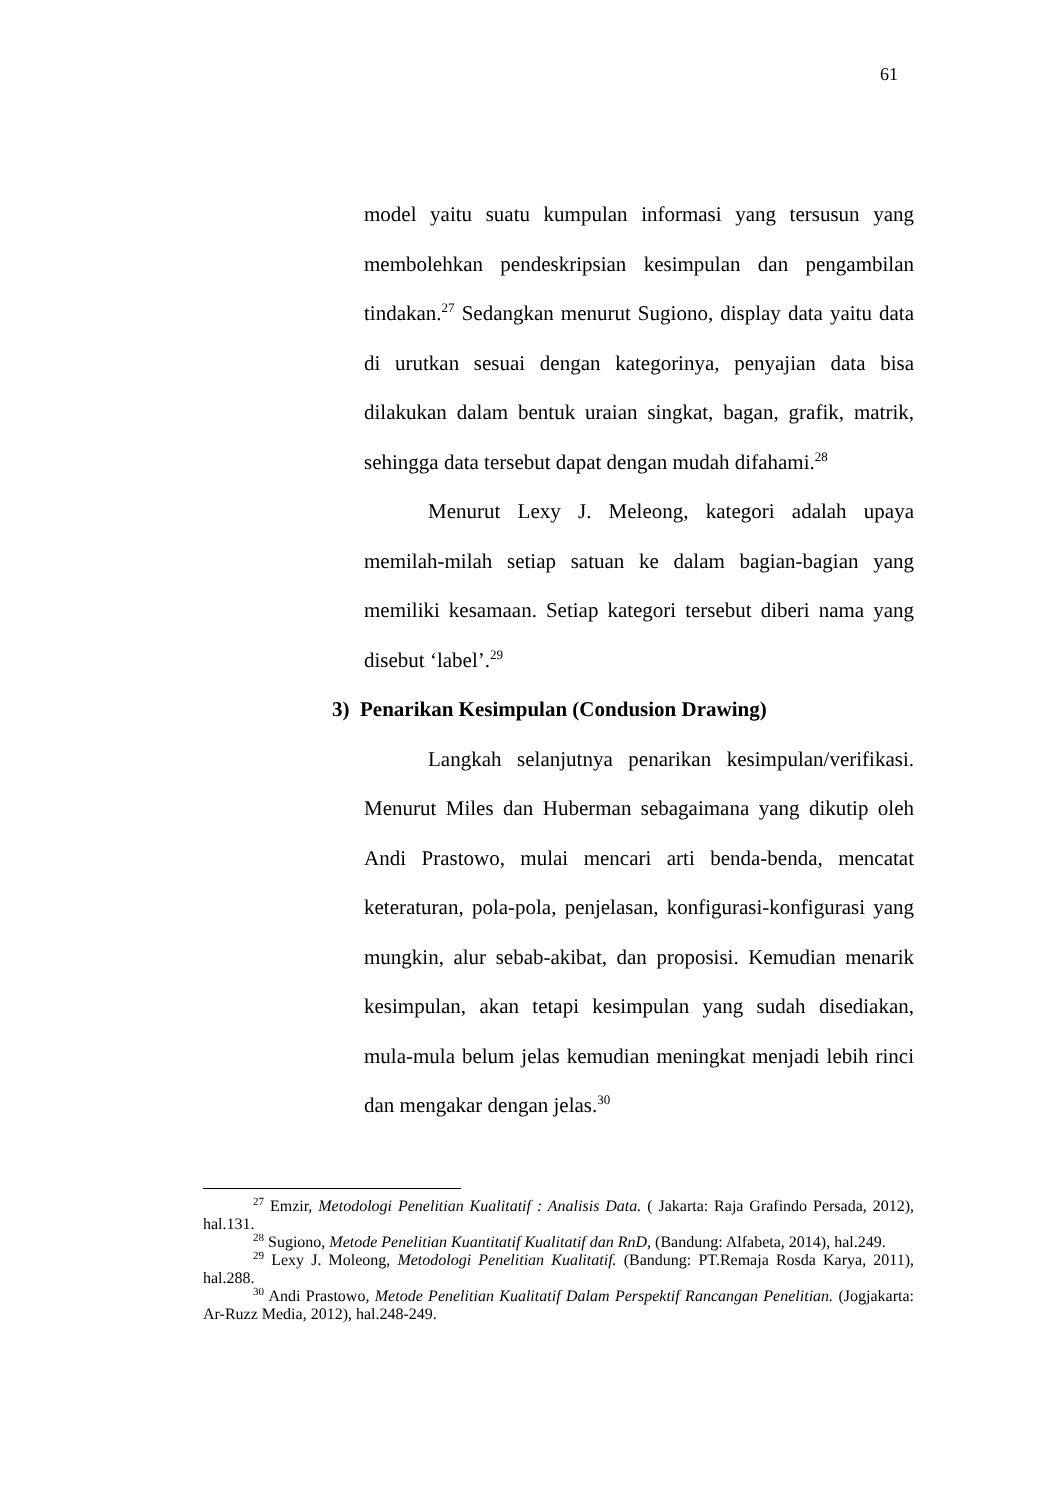61
model yaitu suatu kumpulan informasi yang tersusun yang membolehkan pendeskripsian kesimpulan dan pengambilan tindakan.<sup>27</sup> Sedangkan menurut Sugiono, display data yaitu data di urutkan sesuai dengan kategorinya, penyajian data bisa dilakukan dalam bentuk uraian singkat, bagan, grafik, matrik, sehingga data tersebut dapat dengan mudah difahami.<sup>28</sup>
Menurut Lexy J. Meleong, kategori adalah upaya memilah-milah setiap satuan ke dalam bagian-bagian yang memiliki kesamaan. Setiap kategori tersebut diberi nama yang disebut ‘label’.<sup>29</sup>
3) Penarikan Kesimpulan (Condusion Drawing)
Langkah selanjutnya penarikan kesimpulan/verifikasi. Menurut Miles dan Huberman sebagaimana yang dikutip oleh Andi Prastowo, mulai mencari arti benda-benda, mencatat keteraturan, pola-pola, penjelasan, konfigurasi-konfigurasi yang mungkin, alur sebab-akibat, dan proposisi. Kemudian menarik kesimpulan, akan tetapi kesimpulan yang sudah disediakan, mula-mula belum jelas kemudian meningkat menjadi lebih rinci dan mengakar dengan jelas.<sup>30</sup>
<sup>27</sup> Emzir, Metodologi Penelitian Kualitatif : Analisis Data. ( Jakarta: Raja Grafindo Persada, 2012), hal.131.
<sup>28</sup> Sugiono, Metode Penelitian Kuantitatif Kualitatif dan RnD, (Bandung: Alfabeta, 2014), hal.249.
<sup>29</sup> Lexy J. Moleong, Metodologi Penelitian Kualitatif. (Bandung: PT.Remaja Rosda Karya, 2011), hal.288.
<sup>30</sup> Andi Prastowo, Metode Penelitian Kualitatif Dalam Perspektif Rancangan Penelitian. (Jogjakarta: Ar-Ruzz Media, 2012), hal.248-249.